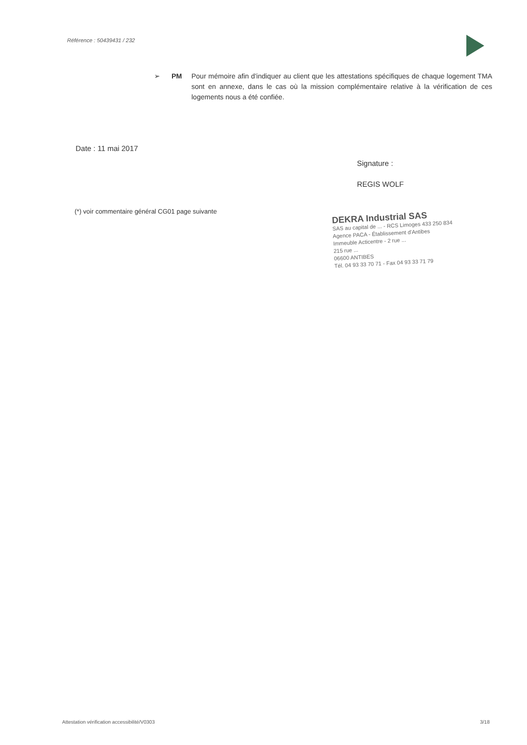Référence : 50439431 / 232
➢ PM Pour mémoire afin d'indiquer au client que les attestations spécifiques de chaque logement TMA sont en annexe, dans le cas où la mission complémentaire relative à la vérification de ces logements nous a été confiée.
Date : 11 mai 2017
Signature :
REGIS WOLF
(*) voir commentaire général CG01 page suivante
DEKRA Industrial SAS
SAS au capital de ... - RCS Limoges 433 250 834
Agence PACA - Établissement d'Antibes
Immeuble Acticentre - 2 rue ...
215 rue ...
06600 ANTIBES
Tél. 04 93 33 70 71 - Fax 04 93 33 71 79
Attestation vérification accessibilité/V0303 3/18